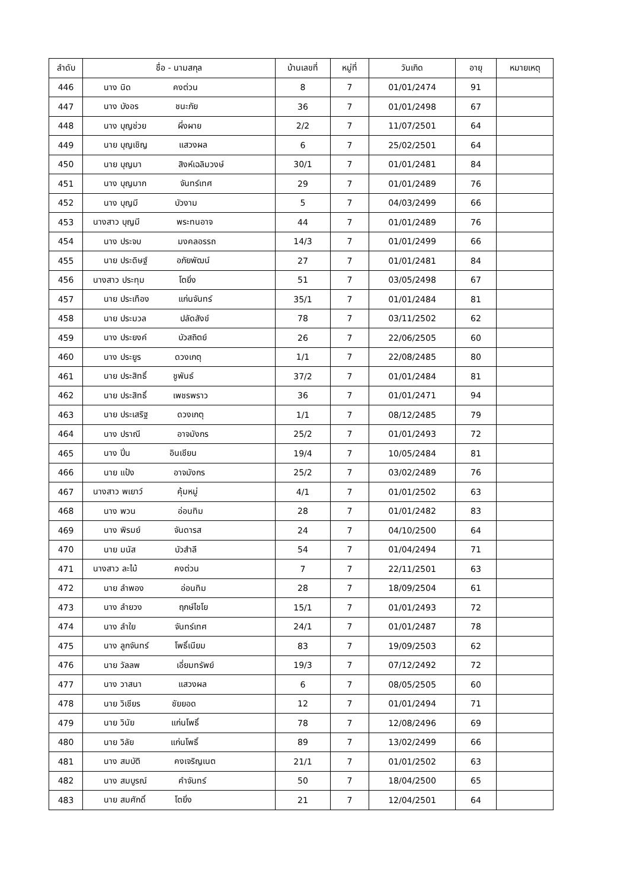| ลำดับ | ชื่อ - นามสกุล | บ้านเลขที่ | หมู่ที่ | วันเกิด | อายุ | หมายเหตุ |
| --- | --- | --- | --- | --- | --- | --- |
| 446 | นาง นิด คงต่วน | 8 | 7 | 01/01/2474 | 91 | |
| 447 | นาง บังอร ชนะภัย | 36 | 7 | 01/01/2498 | 67 | |
| 448 | นาง บุญช่วย ผึ่งผาย | 2/2 | 7 | 11/07/2501 | 64 | |
| 449 | นาย บุญเชิญ แสวงผล | 6 | 7 | 25/02/2501 | 64 | |
| 450 | นาย บุญมา สิงห์เฉลิมวงษ์ | 30/1 | 7 | 01/01/2481 | 84 | |
| 451 | นาง บุญมาก จันทร์เทศ | 29 | 7 | 01/01/2489 | 76 | |
| 452 | นาง บุญมี บัวงาม | 5 | 7 | 04/03/2499 | 66 | |
| 453 | นางสาว บุญมี พระทนอาจ | 44 | 7 | 01/01/2489 | 76 | |
| 454 | นาง ประจบ มงคลอรรถ | 14/3 | 7 | 01/01/2499 | 66 | |
| 455 | นาย ประดิษฐ์ อภัยพัฒน์ | 27 | 7 | 01/01/2481 | 84 | |
| 456 | นางสาว ประทุม โตยิ่ง | 51 | 7 | 03/05/2498 | 67 | |
| 457 | นาย ประเทือง แก่นจันทร์ | 35/1 | 7 | 01/01/2484 | 81 | |
| 458 | นาย ประมวล ปลัดสังข์ | 78 | 7 | 03/11/2502 | 62 | |
| 459 | นาง ประยงค์ บัวสถิตย์ | 26 | 7 | 22/06/2505 | 60 | |
| 460 | นาง ประยูร ดวงเกตุ | 1/1 | 7 | 22/08/2485 | 80 | |
| 461 | นาย ประสิทธิ์ ชูพันธ์ | 37/2 | 7 | 01/01/2484 | 81 | |
| 462 | นาย ประสิทธิ์ เพชรพราว | 36 | 7 | 01/01/2471 | 94 | |
| 463 | นาย ประเสริฐ ดวงเกตุ | 1/1 | 7 | 08/12/2485 | 79 | |
| 464 | นาง ปราณี อาจมังกร | 25/2 | 7 | 01/01/2493 | 72 | |
| 465 | นาง ปิ่น อินเชียน | 19/4 | 7 | 10/05/2484 | 81 | |
| 466 | นาย แป้ง อาจมังกร | 25/2 | 7 | 03/02/2489 | 76 | |
| 467 | นางสาว พเยาว์ คุ้มหมู่ | 4/1 | 7 | 01/01/2502 | 63 | |
| 468 | นาง พวน อ่อนทิม | 28 | 7 | 01/01/2482 | 83 | |
| 469 | นาง พิรมย์ จันดารส | 24 | 7 | 04/10/2500 | 64 | |
| 470 | นาย มนัส บัวสำลี | 54 | 7 | 01/04/2494 | 71 | |
| 471 | นางสาว ละไม้ คงต่วน | 7 | 7 | 22/11/2501 | 63 | |
| 472 | นาย ลำพอง อ่อนทิม | 28 | 7 | 18/09/2504 | 61 | |
| 473 | นาง ลำยวง ฤกษ์ไชโย | 15/1 | 7 | 01/01/2493 | 72 | |
| 474 | นาง ลำใย จันทร์เทศ | 24/1 | 7 | 01/01/2487 | 78 | |
| 475 | นาง ลูกจันทร์ โพธิ์เนียม | 83 | 7 | 19/09/2503 | 62 | |
| 476 | นาย วัลลพ เอี่ยมทรัพย์ | 19/3 | 7 | 07/12/2492 | 72 | |
| 477 | นาง วาสนา แสวงผล | 6 | 7 | 08/05/2505 | 60 | |
| 478 | นาย วิเชียร ชัยยอด | 12 | 7 | 01/01/2494 | 71 | |
| 479 | นาย วินัย แก่นโพธิ์ | 78 | 7 | 12/08/2496 | 69 | |
| 480 | นาย วิลัย แก่นโพธิ์ | 89 | 7 | 13/02/2499 | 66 | |
| 481 | นาง สมบัติ คงเจริญเนต | 21/1 | 7 | 01/01/2502 | 63 | |
| 482 | นาง สมบูรณ์ คำจันทร์ | 50 | 7 | 18/04/2500 | 65 | |
| 483 | นาย สมศักดิ์ โตยิ่ง | 21 | 7 | 12/04/2501 | 64 | |